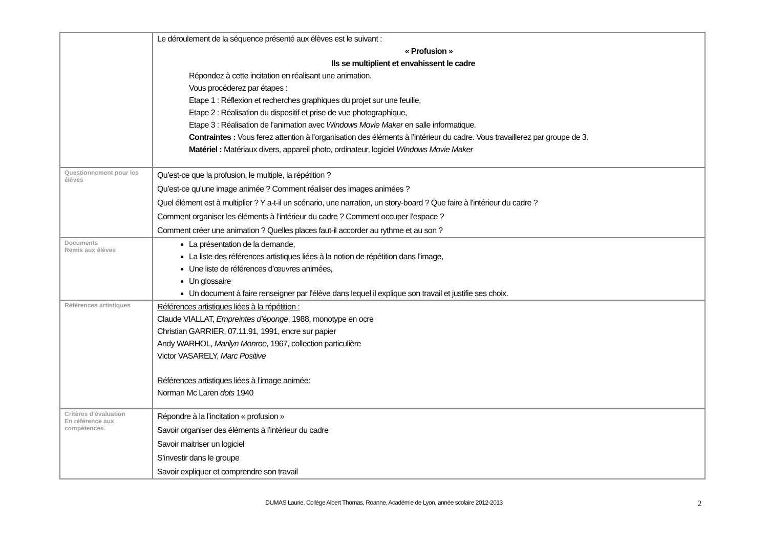| | Le déroulement de la séquence présenté aux élèves est le suivant : « Profusion » Ils se multiplient et envahissent le cadre Répondez à cette incitation en réalisant une animation. Vous procéderez par étapes : Etape 1 : Réflexion et recherches graphiques du projet sur une feuille, Etape 2 : Réalisation du dispositif et prise de vue photographique, Etape 3 : Réalisation de l’animation avec Windows Movie Maker en salle informatique. Contraintes : Vous ferez attention à l’organisation des éléments à l’intérieur du cadre. Vous travaillerez par groupe de 3. Matériel : Matériaux divers, appareil photo, ordinateur, logiciel Windows Movie Maker |
| Questionnement pour les élèves | Qu’est-ce que la profusion, le multiple, la répétition ? Qu’est-ce qu’une image animée ? Comment réaliser des images animées ? Quel élément est à multiplier ? Y a-t-il un scénario, une narration, un story-board ? Que faire à l’intérieur du cadre ? Comment organiser les éléments à l’intérieur du cadre ? Comment occuper l’espace ? Comment créer une animation ? Quelles places faut-il accorder au rythme et au son ? |
| Documents Remis aux élèves | La présentation de la demande, La liste des références artistiques liées à la notion de répétition dans l’image, Une liste de références d’œuvres animées, Un glossaire Un document à faire renseigner par l’élève dans lequel il explique son travail et justifie ses choix. |
| Références artistiques | Références artistiques liées à la répétition : Claude VIALLAT, Empreintes d’éponge , 1988, monotype en ocre Christian GARRIER, 07.11.91, 1991, encre sur papier Andy WARHOL, Marilyn Monroe , 1967, collection particulière Victor VASARELY, Marc Positive Références artistiques liées à l’image animée: Norman Mc Laren dots 1940 |
| Critères d’évaluation En référence aux compétences. | Répondre à la l’incitation « profusion » Savoir organiser des éléments à l’intérieur du cadre Savoir maitriser un logiciel S’investir dans le groupe Savoir expliquer et comprendre son travail |
DUMAS Laurie, Collège Albert Thomas, Roanne, Académie de Lyon, année scolaire 2012-2013 2